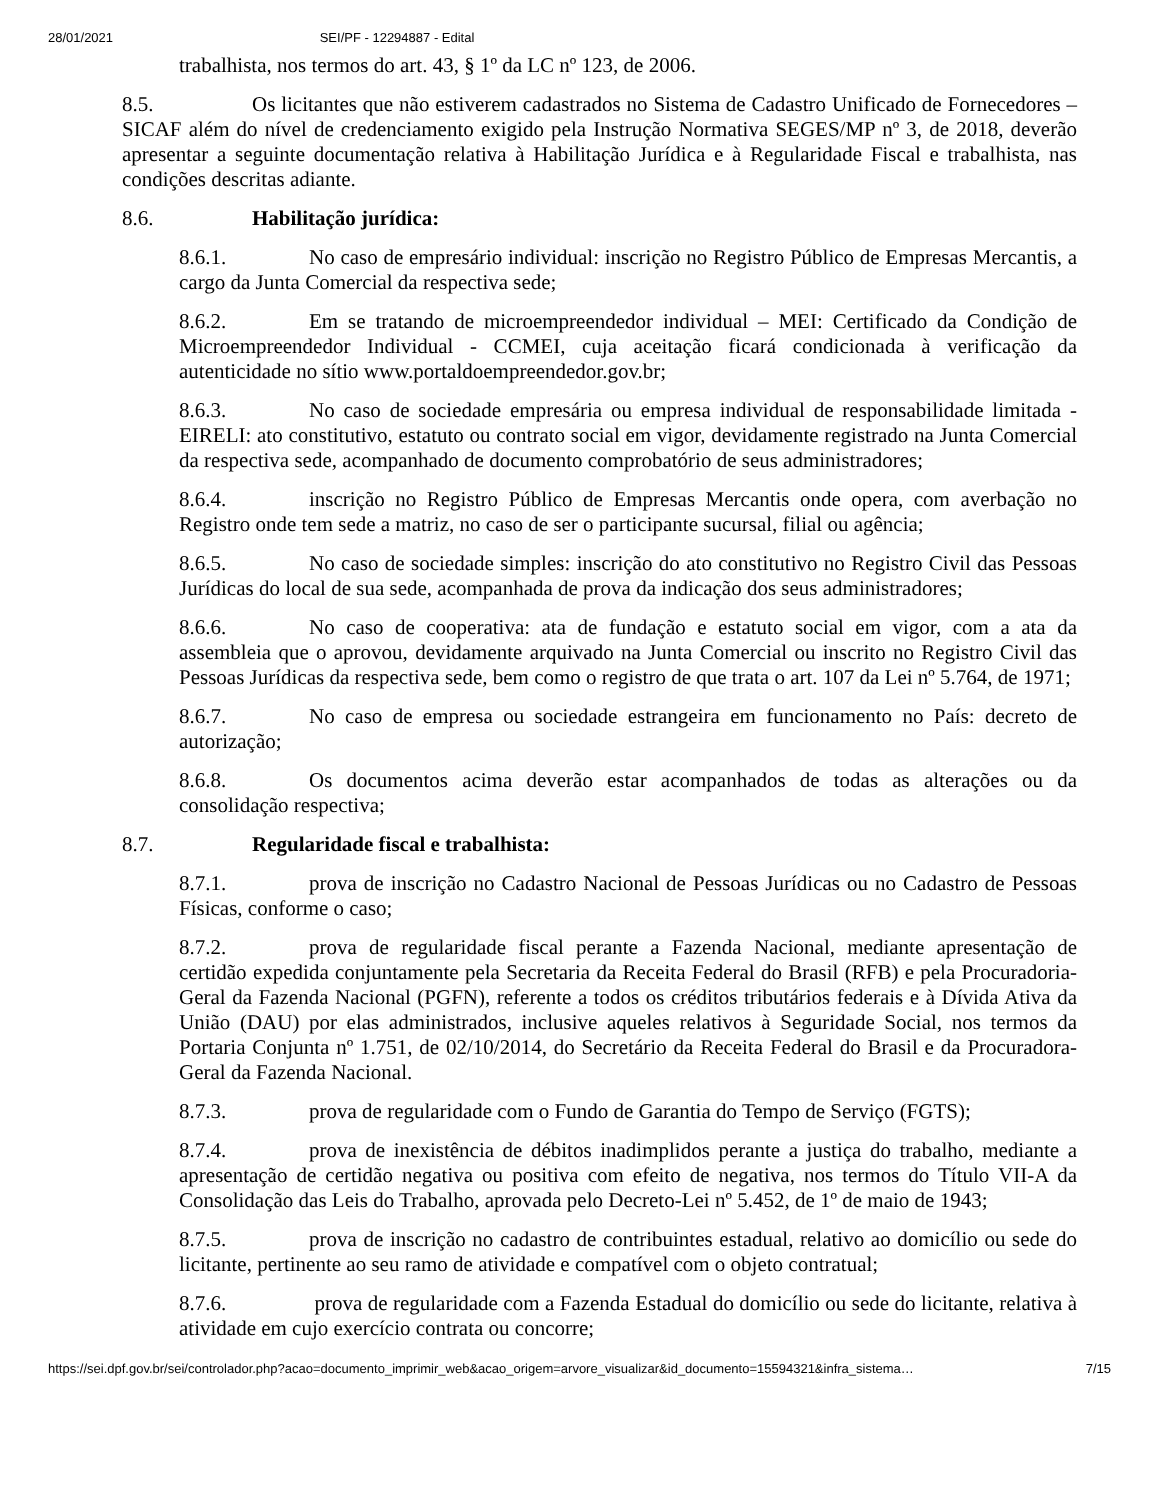28/01/2021 SEI/PF - 12294887 - Edital
trabalhista, nos termos do art. 43, § 1º da LC nº 123, de 2006.
8.5. Os licitantes que não estiverem cadastrados no Sistema de Cadastro Unificado de Fornecedores – SICAF além do nível de credenciamento exigido pela Instrução Normativa SEGES/MP nº 3, de 2018, deverão apresentar a seguinte documentação relativa à Habilitação Jurídica e à Regularidade Fiscal e trabalhista, nas condições descritas adiante.
8.6. Habilitação jurídica:
8.6.1. No caso de empresário individual: inscrição no Registro Público de Empresas Mercantis, a cargo da Junta Comercial da respectiva sede;
8.6.2. Em se tratando de microempreendedor individual – MEI: Certificado da Condição de Microempreendedor Individual - CCMEI, cuja aceitação ficará condicionada à verificação da autenticidade no sítio www.portaldoempreendedor.gov.br;
8.6.3. No caso de sociedade empresária ou empresa individual de responsabilidade limitada - EIRELI: ato constitutivo, estatuto ou contrato social em vigor, devidamente registrado na Junta Comercial da respectiva sede, acompanhado de documento comprobatório de seus administradores;
8.6.4. inscrição no Registro Público de Empresas Mercantis onde opera, com averbação no Registro onde tem sede a matriz, no caso de ser o participante sucursal, filial ou agência;
8.6.5. No caso de sociedade simples: inscrição do ato constitutivo no Registro Civil das Pessoas Jurídicas do local de sua sede, acompanhada de prova da indicação dos seus administradores;
8.6.6. No caso de cooperativa: ata de fundação e estatuto social em vigor, com a ata da assembleia que o aprovou, devidamente arquivado na Junta Comercial ou inscrito no Registro Civil das Pessoas Jurídicas da respectiva sede, bem como o registro de que trata o art. 107 da Lei nº 5.764, de 1971;
8.6.7. No caso de empresa ou sociedade estrangeira em funcionamento no País: decreto de autorização;
8.6.8. Os documentos acima deverão estar acompanhados de todas as alterações ou da consolidação respectiva;
8.7. Regularidade fiscal e trabalhista:
8.7.1. prova de inscrição no Cadastro Nacional de Pessoas Jurídicas ou no Cadastro de Pessoas Físicas, conforme o caso;
8.7.2. prova de regularidade fiscal perante a Fazenda Nacional, mediante apresentação de certidão expedida conjuntamente pela Secretaria da Receita Federal do Brasil (RFB) e pela Procuradoria-Geral da Fazenda Nacional (PGFN), referente a todos os créditos tributários federais e à Dívida Ativa da União (DAU) por elas administrados, inclusive aqueles relativos à Seguridade Social, nos termos da Portaria Conjunta nº 1.751, de 02/10/2014, do Secretário da Receita Federal do Brasil e da Procuradora-Geral da Fazenda Nacional.
8.7.3. prova de regularidade com o Fundo de Garantia do Tempo de Serviço (FGTS);
8.7.4. prova de inexistência de débitos inadimplidos perante a justiça do trabalho, mediante a apresentação de certidão negativa ou positiva com efeito de negativa, nos termos do Título VII-A da Consolidação das Leis do Trabalho, aprovada pelo Decreto-Lei nº 5.452, de 1º de maio de 1943;
8.7.5. prova de inscrição no cadastro de contribuintes estadual, relativo ao domicílio ou sede do licitante, pertinente ao seu ramo de atividade e compatível com o objeto contratual;
8.7.6. prova de regularidade com a Fazenda Estadual do domicílio ou sede do licitante, relativa à atividade em cujo exercício contrata ou concorre;
https://sei.dpf.gov.br/sei/controlador.php?acao=documento_imprimir_web&acao_origem=arvore_visualizar&id_documento=15594321&infra_sistema… 7/15